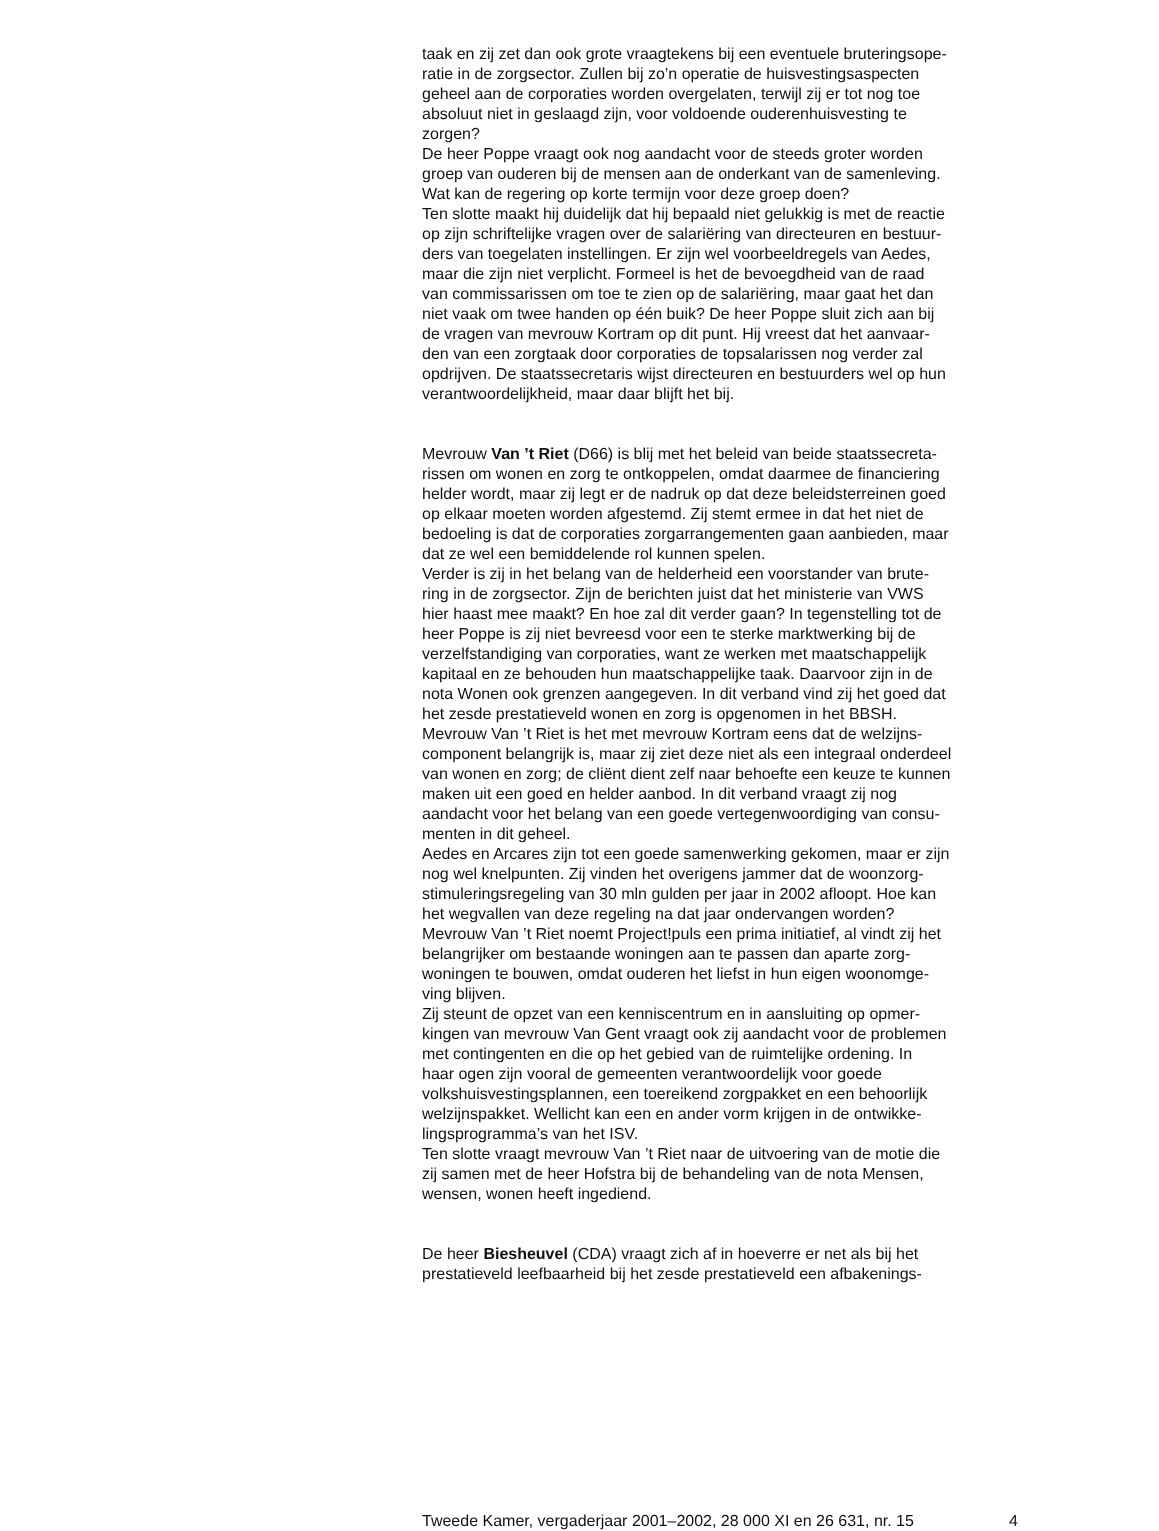taak en zij zet dan ook grote vraagtekens bij een eventuele bruteringsope-
ratie in de zorgsector. Zullen bij zo’n operatie de huisvestingsaspecten
geheel aan de corporaties worden overgelaten, terwijl zij er tot nog toe
absoluut niet in geslaagd zijn, voor voldoende ouderenhuisvesting te
zorgen?
De heer Poppe vraagt ook nog aandacht voor de steeds groter worden
groep van ouderen bij de mensen aan de onderkant van de samenleving.
Wat kan de regering op korte termijn voor deze groep doen?
Ten slotte maakt hij duidelijk dat hij bepaald niet gelukkig is met de reactie
op zijn schriftelijke vragen over de salariëring van directeuren en bestuur-
ders van toegelaten instellingen. Er zijn wel voorbeeldregels van Aedes,
maar die zijn niet verplicht. Formeel is het de bevoegdheid van de raad
van commissarissen om toe te zien op de salariëring, maar gaat het dan
niet vaak om twee handen op één buik? De heer Poppe sluit zich aan bij
de vragen van mevrouw Kortram op dit punt. Hij vreest dat het aanvaar-
den van een zorgtaak door corporaties de topsalarissen nog verder zal
opdrijven. De staatssecretaris wijst directeuren en bestuurders wel op hun
verantwoordelijkheid, maar daar blijft het bij.
Mevrouw Van ’t Riet (D66) is blij met het beleid van beide staatssecreta-
rissen om wonen en zorg te ontkoppelen, omdat daarmee de financiering
helder wordt, maar zij legt er de nadruk op dat deze beleidsterreinen goed
op elkaar moeten worden afgestemd. Zij stemt ermee in dat het niet de
bedoeling is dat de corporaties zorgarrangementen gaan aanbieden, maar
dat ze wel een bemiddelende rol kunnen spelen.
Verder is zij in het belang van de helderheid een voorstander van brute-
ring in de zorgsector. Zijn de berichten juist dat het ministerie van VWS
hier haast mee maakt? En hoe zal dit verder gaan? In tegenstelling tot de
heer Poppe is zij niet bevreesd voor een te sterke marktwerking bij de
verzelfstandiging van corporaties, want ze werken met maatschappelijk
kapitaal en ze behouden hun maatschappelijke taak. Daarvoor zijn in de
nota Wonen ook grenzen aangegeven. In dit verband vind zij het goed dat
het zesde prestatieveld wonen en zorg is opgenomen in het BBSH.
Mevrouw Van ’t Riet is het met mevrouw Kortram eens dat de welzijns-
component belangrijk is, maar zij ziet deze niet als een integraal onderdeel
van wonen en zorg; de cliënt dient zelf naar behoefte een keuze te kunnen
maken uit een goed en helder aanbod. In dit verband vraagt zij nog
aandacht voor het belang van een goede vertegenwoordiging van consu-
menten in dit geheel.
Aedes en Arcares zijn tot een goede samenwerking gekomen, maar er zijn
nog wel knelpunten. Zij vinden het overigens jammer dat de woonzorg-
stimuleringsregeling van 30 mln gulden per jaar in 2002 afloopt. Hoe kan
het wegvallen van deze regeling na dat jaar ondervangen worden?
Mevrouw Van ’t Riet noemt Project!puls een prima initiatief, al vindt zij het
belangrijker om bestaande woningen aan te passen dan aparte zorg-
woningen te bouwen, omdat ouderen het liefst in hun eigen woonomge-
ving blijven.
Zij steunt de opzet van een kenniscentrum en in aansluiting op opmer-
kingen van mevrouw Van Gent vraagt ook zij aandacht voor de problemen
met contingenten en die op het gebied van de ruimtelijke ordening. In
haar ogen zijn vooral de gemeenten verantwoordelijk voor goede
volkshuisvestingsplannen, een toereikend zorgpakket en een behoorlijk
welzijnspakket. Wellicht kan een en ander vorm krijgen in de ontwikke-
lingsprogramma’s van het ISV.
Ten slotte vraagt mevrouw Van ’t Riet naar de uitvoering van de motie die
zij samen met de heer Hofstra bij de behandeling van de nota Mensen,
wensen, wonen heeft ingediend.
De heer Biesheuvel (CDA) vraagt zich af in hoeverre er net als bij het
prestatieveld leefbaarheid bij het zesde prestatieveld een afbakenings-
Tweede Kamer, vergaderjaar 2001–2002, 28 000 XI en 26 631, nr. 15 4